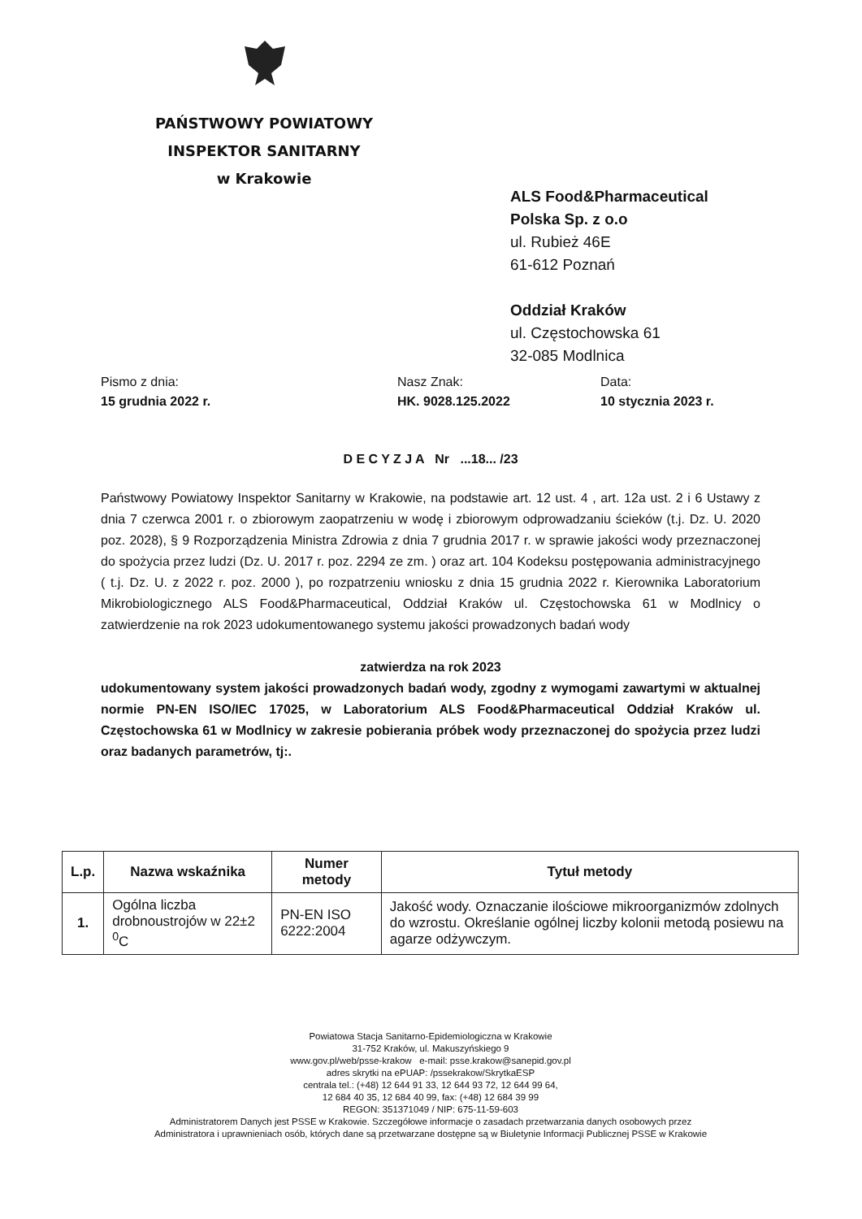PAŃSTWOWY POWIATOWY
INSPEKTOR SANITARNY
w Krakowie
ALS Food&Pharmaceutical
Polska Sp. z o.o
ul. Rubież 46E
61-612 Poznań
Oddział Kraków
ul. Częstochowska 61
32-085 Modlnica
Pismo z dnia:
15 grudnia 2022 r.
Nasz Znak:
HK. 9028.125.2022
Data:
10 stycznia 2023 r.
D E C Y Z J A Nr ...18... /23
Państwowy Powiatowy Inspektor Sanitarny w Krakowie, na podstawie art. 12 ust. 4 , art. 12a ust. 2 i 6 Ustawy z dnia 7 czerwca 2001 r. o zbiorowym zaopatrzeniu w wodę i zbiorowym odprowadzaniu ścieków (t.j. Dz. U. 2020 poz. 2028), § 9 Rozporządzenia Ministra Zdrowia z dnia 7 grudnia 2017 r. w sprawie jakości wody przeznaczonej do spożycia przez ludzi (Dz. U. 2017 r. poz. 2294 ze zm. ) oraz art. 104 Kodeksu postępowania administracyjnego ( t.j. Dz. U. z 2022 r. poz. 2000 ), po rozpatrzeniu wniosku z dnia 15 grudnia 2022 r. Kierownika Laboratorium Mikrobiologicznego ALS Food&Pharmaceutical, Oddział Kraków ul. Częstochowska 61 w Modlnicy o zatwierdzenie na rok 2023 udokumentowanego systemu jakości prowadzonych badań wody
zatwierdza na rok 2023
udokumentowany system jakości prowadzonych badań wody, zgodny z wymogami zawartymi w aktualnej normie PN-EN ISO/IEC 17025, w Laboratorium ALS Food&Pharmaceutical Oddział Kraków ul. Częstochowska 61 w Modlnicy w zakresie pobierania próbek wody przeznaczonej do spożycia przez ludzi oraz badanych parametrów, tj:.
| L.p. | Nazwa wskaźnika | Numer metody | Tytuł metody |
| --- | --- | --- | --- |
| 1. | Ogólna liczba drobnoustrojów w 22±2 <sup>0</sup>C | PN-EN ISO 6222:2004 | Jakość wody. Oznaczanie ilościowe mikroorganizmów zdolnych do wzrostu. Określanie ogólnej liczby kolonii metodą posiewu na agarze odżywczym. |
Powiatowa Stacja Sanitarno-Epidemiologiczna w Krakowie
31-752 Kraków, ul. Makuszyńskiego 9
www.gov.pl/web/psse-krakow e-mail: psse.krakow@sanepid.gov.pl
adres skrytki na ePUAP: /pssekrakow/SkrytkaESP
centrala tel.: (+48) 12 644 91 33, 12 644 93 72, 12 644 99 64,
12 684 40 35, 12 684 40 99, fax: (+48) 12 684 39 99
REGON: 351371049 / NIP: 675-11-59-603
Administratorem Danych jest PSSE w Krakowie. Szczegółowe informacje o zasadach przetwarzania danych osobowych przez
Administratora i uprawnieniach osób, których dane są przetwarzane dostępne są w Biuletynie Informacji Publicznej PSSE w Krakowie